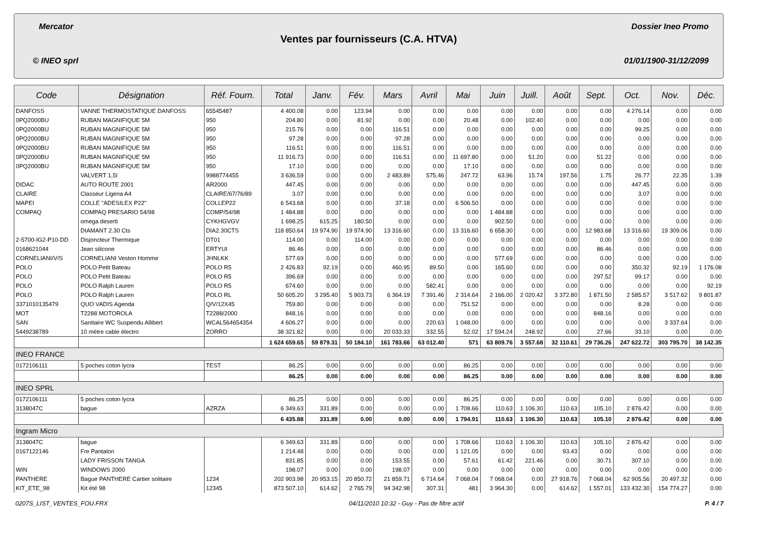Mercator Dossier Ineo Promo
Ventes par fournisseurs (C.A. HTVA)
© INEO sprl 01/01/1900-31/12/2099
| Code | Désignation | Réf. Fourn. | Total | Janv. | Fév. | Mars | Avril | Mai | Juin | Juill. | Août | Sept. | Oct. | Nov. | Déc. |
| --- | --- | --- | --- | --- | --- | --- | --- | --- | --- | --- | --- | --- | --- | --- | --- |
| DANFOSS | VANNE THERMOSTATIQUE DANFOSS | 65545487 | 4 400.08 | 0.00 | 123.94 | 0.00 | 0.00 | 0.00 | 0.00 | 0.00 | 0.00 | 0.00 | 4 276.14 | 0.00 | 0.00 |
| 0PQ2000BU | RUBAN MAGNIFIQUE 5M | 950 | 204.80 | 0.00 | 81.92 | 0.00 | 0.00 | 20.48 | 0.00 | 102.40 | 0.00 | 0.00 | 0.00 | 0.00 | 0.00 |
| 0PQ2000BU | RUBAN MAGNIFIQUE 5M | 950 | 215.76 | 0.00 | 0.00 | 116.51 | 0.00 | 0.00 | 0.00 | 0.00 | 0.00 | 0.00 | 99.25 | 0.00 | 0.00 |
| 0PQ2000BU | RUBAN MAGNIFIQUE 5M | 950 | 97.28 | 0.00 | 0.00 | 97.28 | 0.00 | 0.00 | 0.00 | 0.00 | 0.00 | 0.00 | 0.00 | 0.00 | 0.00 |
| 0PQ2000BU | RUBAN MAGNIFIQUE 5M | 950 | 116.51 | 0.00 | 0.00 | 116.51 | 0.00 | 0.00 | 0.00 | 0.00 | 0.00 | 0.00 | 0.00 | 0.00 | 0.00 |
| 0PQ2000BU | RUBAN MAGNIFIQUE 5M | 950 | 11 916.73 | 0.00 | 0.00 | 116.51 | 0.00 | 11 697.80 | 0.00 | 51.20 | 0.00 | 51.22 | 0.00 | 0.00 | 0.00 |
| 0PQ2000BU | RUBAN MAGNIFIQUE 5M | 950 | 17.10 | 0.00 | 0.00 | 0.00 | 0.00 | 17.10 | 0.00 | 0.00 | 0.00 | 0.00 | 0.00 | 0.00 | 0.00 |
| | VALVERT 1,5l | 9988774455 | 3 636.59 | 0.00 | 0.00 | 2 483.89 | 575.46 | 247.72 | 63.96 | 15.74 | 197.56 | 1.75 | 26.77 | 22.35 | 1.39 |
| DIDAC | AUTO ROUTE 2001 | AR2000 | 447.45 | 0.00 | 0.00 | 0.00 | 0.00 | 0.00 | 0.00 | 0.00 | 0.00 | 0.00 | 447.45 | 0.00 | 0.00 |
| CLAIRE | Classeur Ligena A4 | CLAIRE/67/76/89 | 3.07 | 0.00 | 0.00 | 0.00 | 0.00 | 0.00 | 0.00 | 0.00 | 0.00 | 0.00 | 3.07 | 0.00 | 0.00 |
| MAPEI | COLLE "ADESILEX P22" | COLLEP22 | 6 543.68 | 0.00 | 0.00 | 37.18 | 0.00 | 6 506.50 | 0.00 | 0.00 | 0.00 | 0.00 | 0.00 | 0.00 | 0.00 |
| COMPAQ | COMPAQ PRESARIO 54/98 | COMP/54/98 | 1 484.88 | 0.00 | 0.00 | 0.00 | 0.00 | 0.00 | 1 484.88 | 0.00 | 0.00 | 0.00 | 0.00 | 0.00 | 0.00 |
| | omega deserti | CYKHGVGV | 1 698.25 | 615.25 | 180.50 | 0.00 | 0.00 | 0.00 | 902.50 | 0.00 | 0.00 | 0.00 | 0.00 | 0.00 | 0.00 |
| | DIAMANT 2.30 Cts | DIA2.30CTS | 118 850.64 | 19 974.90 | 19 974.90 | 13 316.60 | 0.00 | 13 316.60 | 6 658.30 | 0.00 | 0.00 | 12 983.68 | 13 316.60 | 19 309.06 | 0.00 |
| 2-5700-IG2-P10-DD | Disjoncteur Thermique | DT01 | 114.00 | 0.00 | 114.00 | 0.00 | 0.00 | 0.00 | 0.00 | 0.00 | 0.00 | 0.00 | 0.00 | 0.00 | 0.00 |
| 0168621044 | Jean silicone | ERTYUI | 86.46 | 0.00 | 0.00 | 0.00 | 0.00 | 0.00 | 0.00 | 0.00 | 0.00 | 86.46 | 0.00 | 0.00 | 0.00 |
| CORNELIANI/V/S | CORNELIANI Veston Homme | JHNLKK | 577.69 | 0.00 | 0.00 | 0.00 | 0.00 | 0.00 | 577.69 | 0.00 | 0.00 | 0.00 | 0.00 | 0.00 | 0.00 |
| POLO | POLO Petit Bateau | POLO R5 | 2 426.83 | 92.19 | 0.00 | 460.95 | 89.50 | 0.00 | 165.60 | 0.00 | 0.00 | 0.00 | 350.32 | 92.19 | 1 176.08 |
| POLO | POLO Petit Bateau | POLO R5 | 396.69 | 0.00 | 0.00 | 0.00 | 0.00 | 0.00 | 0.00 | 0.00 | 0.00 | 297.52 | 99.17 | 0.00 | 0.00 |
| POLO | POLO Ralph Lauren | POLO R5 | 674.60 | 0.00 | 0.00 | 0.00 | 582.41 | 0.00 | 0.00 | 0.00 | 0.00 | 0.00 | 0.00 | 0.00 | 92.19 |
| POLO | POLO Ralph Lauren | POLO RL | 50 605.20 | 3 295.40 | 5 903.73 | 6 364.19 | 7 391.46 | 2 314.64 | 2 166.00 | 2 020.42 | 3 372.80 | 1 871.50 | 2 585.57 | 3 517.62 | 9 801.87 |
| 3371010135479 | QUO VADIS Agenda | Q/V/12X45 | 759.80 | 0.00 | 0.00 | 0.00 | 0.00 | 751.52 | 0.00 | 0.00 | 0.00 | 0.00 | 8.28 | 0.00 | 0.00 |
| MOT | T2288 MOTOROLA | T2288/2000 | 848.16 | 0.00 | 0.00 | 0.00 | 0.00 | 0.00 | 0.00 | 0.00 | 0.00 | 848.16 | 0.00 | 0.00 | 0.00 |
| SAN | Sanitaire WC Suspendu Allibert | WCAL564654354 | 4 606.27 | 0.00 | 0.00 | 0.00 | 220.63 | 1 048.00 | 0.00 | 0.00 | 0.00 | 0.00 | 0.00 | 3 337.64 | 0.00 |
| 5449238789 | 10 mètre cable électro | ZORRO | 38 321.82 | 0.00 | 0.00 | 20 033.33 | 332.55 | 52.02 | 17 594.24 | 248.92 | 0.00 | 27.66 | 33.10 | 0.00 | 0.00 |
| | | | 1 624 659.65 | 59 879.31 | 50 184.10 | 161 783.66 | 63 012.40 | 571 | 63 809.76 | 3 557.68 | 32 110.61 | 29 736.26 | 247 622.72 | 303 795.70 | 38 142.35 |
| INEO FRANCE | | | | | | | | | | | | | | | |
| 0172106111 | 5 poches coton lycra | TEST | 86.25 | 0.00 | 0.00 | 0.00 | 0.00 | 86.25 | 0.00 | 0.00 | 0.00 | 0.00 | 0.00 | 0.00 | 0.00 |
| | | | 86.25 | 0.00 | 0.00 | 0.00 | 0.00 | 86.25 | 0.00 | 0.00 | 0.00 | 0.00 | 0.00 | 0.00 | 0.00 |
| INEO SPRL | | | | | | | | | | | | | | | |
| 0172106111 | 5 poches coton lycra | | 86.25 | 0.00 | 0.00 | 0.00 | 0.00 | 86.25 | 0.00 | 0.00 | 0.00 | 0.00 | 0.00 | 0.00 | 0.00 |
| 3138047C | bague | AZRZA | 6 349.63 | 331.89 | 0.00 | 0.00 | 0.00 | 1 708.66 | 110.63 | 1 106.30 | 110.63 | 105.10 | 2 876.42 | 0.00 | 0.00 |
| | | | 6 435.88 | 331.89 | 0.00 | 0.00 | 0.00 | 1 794.91 | 110.63 | 1 106.30 | 110.63 | 105.10 | 2 876.42 | 0.00 | 0.00 |
| Ingram Micro | | | | | | | | | | | | | | | |
| 3138047C | bague | | 6 349.63 | 331.89 | 0.00 | 0.00 | 0.00 | 1 708.66 | 110.63 | 1 106.30 | 110.63 | 105.10 | 2 876.42 | 0.00 | 0.00 |
| 0167122146 | Fre Pantalon | | 1 214.48 | 0.00 | 0.00 | 0.00 | 0.00 | 1 121.05 | 0.00 | 0.00 | 93.43 | 0.00 | 0.00 | 0.00 | 0.00 |
| | LADY FRISSON TANGA | | 831.85 | 0.00 | 0.00 | 153.55 | 0.00 | 57.61 | 61.42 | 221.46 | 0.00 | 30.71 | 307.10 | 0.00 | 0.00 |
| WIN | WINDOWS 2000 | | 198.07 | 0.00 | 0.00 | 198.07 | 0.00 | 0.00 | 0.00 | 0.00 | 0.00 | 0.00 | 0.00 | 0.00 | 0.00 |
| PANTHERE | Bague PANTHERE Cartier solitaire | 1234 | 202 903.98 | 20 953.15 | 20 850.72 | 21 859.71 | 6 714.64 | 7 068.04 | 7 068.04 | 0.00 | 27 918.76 | 7 068.04 | 62 905.56 | 20 497.32 | 0.00 |
| KIT_ETE_98 | Kit été 98 | 12345 | 873 507.10 | 614.62 | 2 765.79 | 94 342.98 | 307.31 | 481 | 3 964.30 | 0.00 | 614.62 | 1 557.01 | 133 432.30 | 154 774.27 | 0.00 |
0207S_LIST_VENTES_FOU.FRX 04/11/2010 10:32 - Guy - Pas de filtre actif P. 4 / 7